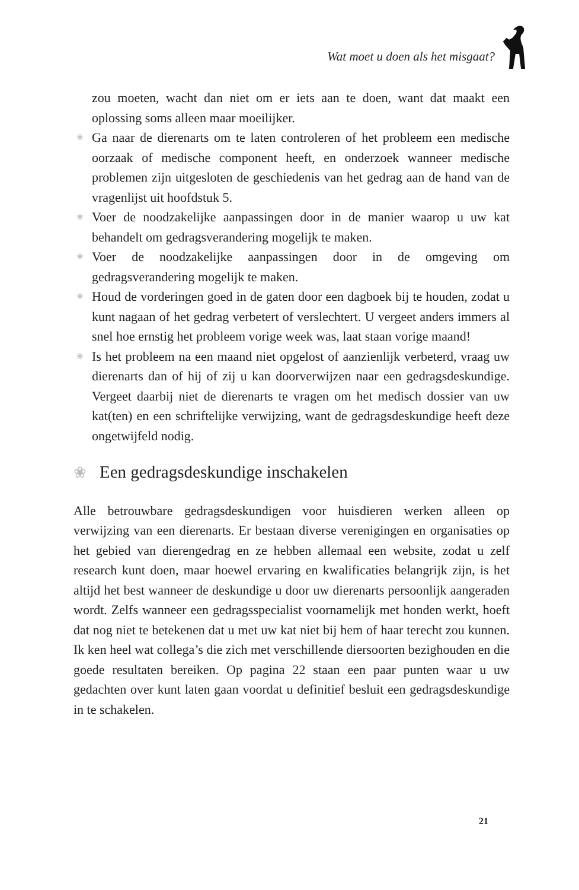Wat moet u doen als het misgaat?
zou moeten, wacht dan niet om er iets aan te doen, want dat maakt een oplossing soms alleen maar moeilijker.
❀ Ga naar de dierenarts om te laten controleren of het probleem een medische oorzaak of medische component heeft, en onderzoek wanneer medische problemen zijn uitgesloten de geschiedenis van het gedrag aan de hand van de vragenlijst uit hoofdstuk 5.
❀ Voer de noodzakelijke aanpassingen door in de manier waarop u uw kat behandelt om gedragsverandering mogelijk te maken.
❀ Voer de noodzakelijke aanpassingen door in de omgeving om gedragsverandering mogelijk te maken.
❀ Houd de vorderingen goed in de gaten door een dagboek bij te houden, zodat u kunt nagaan of het gedrag verbetert of verslechtert. U vergeet anders immers al snel hoe ernstig het probleem vorige week was, laat staan vorige maand!
❀ Is het probleem na een maand niet opgelost of aanzienlijk verbeterd, vraag uw dierenarts dan of hij of zij u kan doorverwijzen naar een gedragsdeskundige. Vergeet daarbij niet de dierenarts te vragen om het medisch dossier van uw kat(ten) en een schriftelijke verwijzing, want de gedragsdeskundige heeft deze ongetwijfeld nodig.
❀ Een gedragsdeskundige inschakelen
Alle betrouwbare gedragsdeskundigen voor huisdieren werken alleen op verwijzing van een dierenarts. Er bestaan diverse verenigingen en organisaties op het gebied van dierengedrag en ze hebben allemaal een website, zodat u zelf research kunt doen, maar hoewel ervaring en kwalificaties belangrijk zijn, is het altijd het best wanneer de deskundige u door uw dierenarts persoonlijk aangeraden wordt. Zelfs wanneer een gedragsspecialist voornamelijk met honden werkt, hoeft dat nog niet te betekenen dat u met uw kat niet bij hem of haar terecht zou kunnen. Ik ken heel wat collega’s die zich met verschillende diersoorten bezighouden en die goede resultaten bereiken. Op pagina 22 staan een paar punten waar u uw gedachten over kunt laten gaan voordat u definitief besluit een gedragsdeskundige in te schakelen.
21